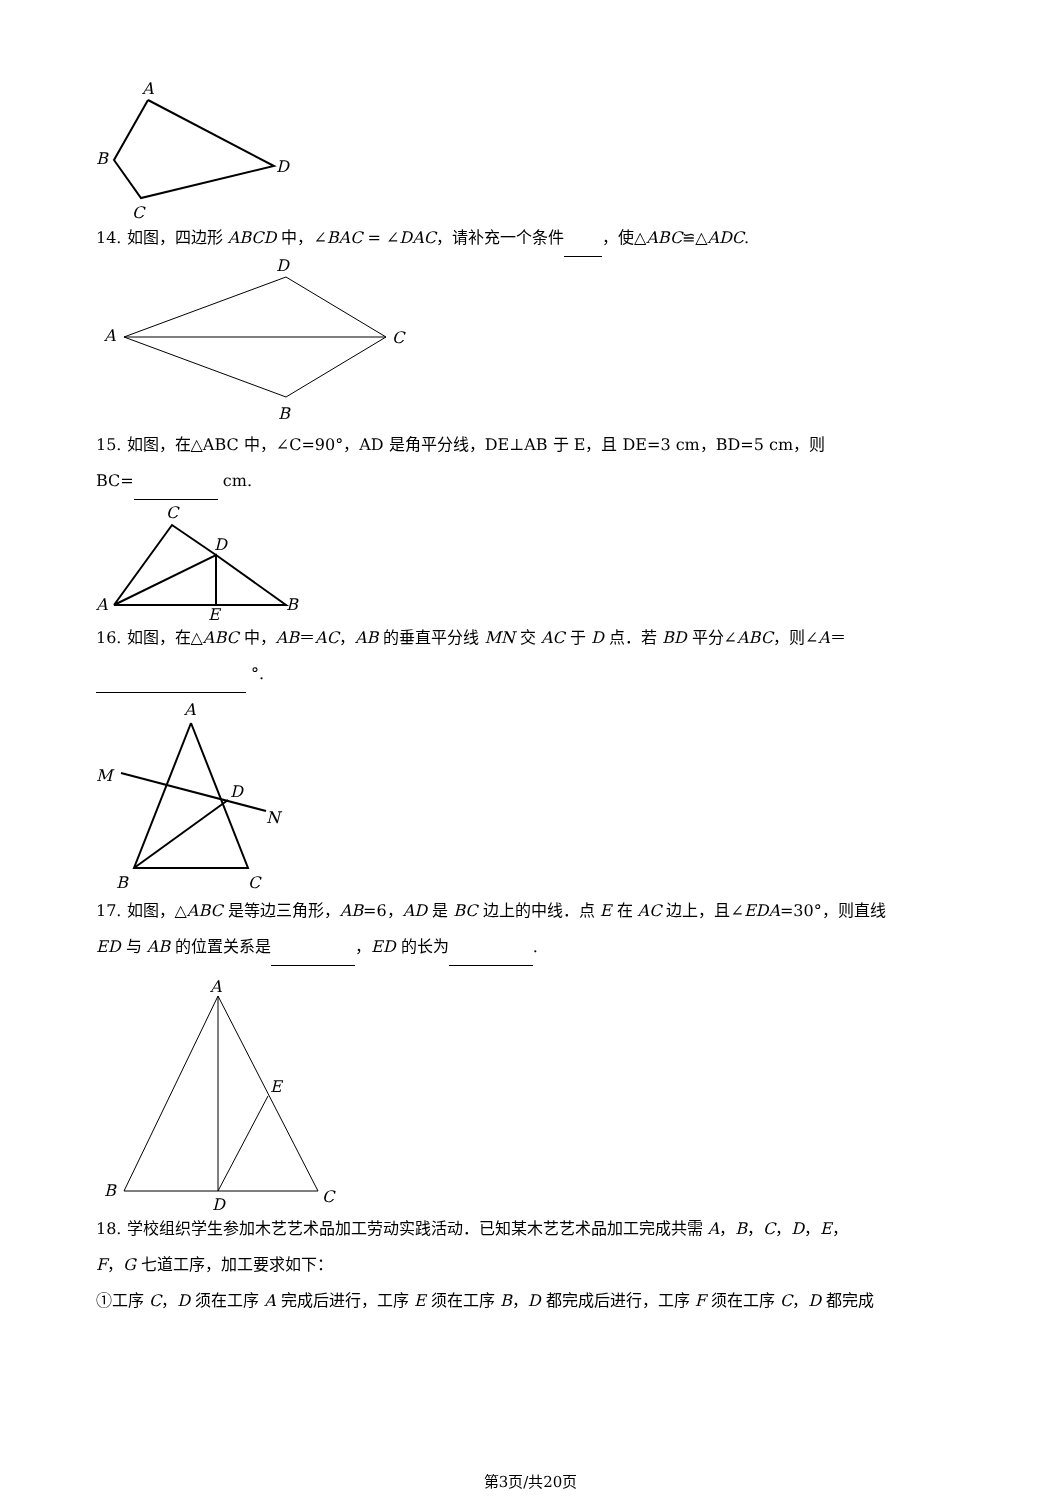A
B
C
D
14. 如图，四边形 ABCD 中，∠BAC = ∠DAC，请补充一个条件 ，使△ABC≌△ADC.
D
A
C
B
15. 如图，在△ABC 中，∠C=90°，AD 是角平分线，DE⊥AB 于 E，且 DE=3 cm，BD=5 cm，则
BC= cm.
C
D
A
B
E
16. 如图，在△ABC 中，AB＝AC，AB 的垂直平分线 MN 交 AC 于 D 点．若 BD 平分∠ABC，则∠A＝
°.
A
M
D
N
B
C
17. 如图，△ABC 是等边三角形，AB=6，AD 是 BC 边上的中线．点 E 在 AC 边上，且∠EDA=30°，则直线
ED 与 AB 的位置关系是 ，ED 的长为 .
A
E
B
D
C
18. 学校组织学生参加木艺艺术品加工劳动实践活动．已知某木艺艺术品加工完成共需 A，B，C，D，E，
F，G 七道工序，加工要求如下：
①工序 C，D 须在工序 A 完成后进行，工序 E 须在工序 B，D 都完成后进行，工序 F 须在工序 C，D 都完成
第3页/共20页